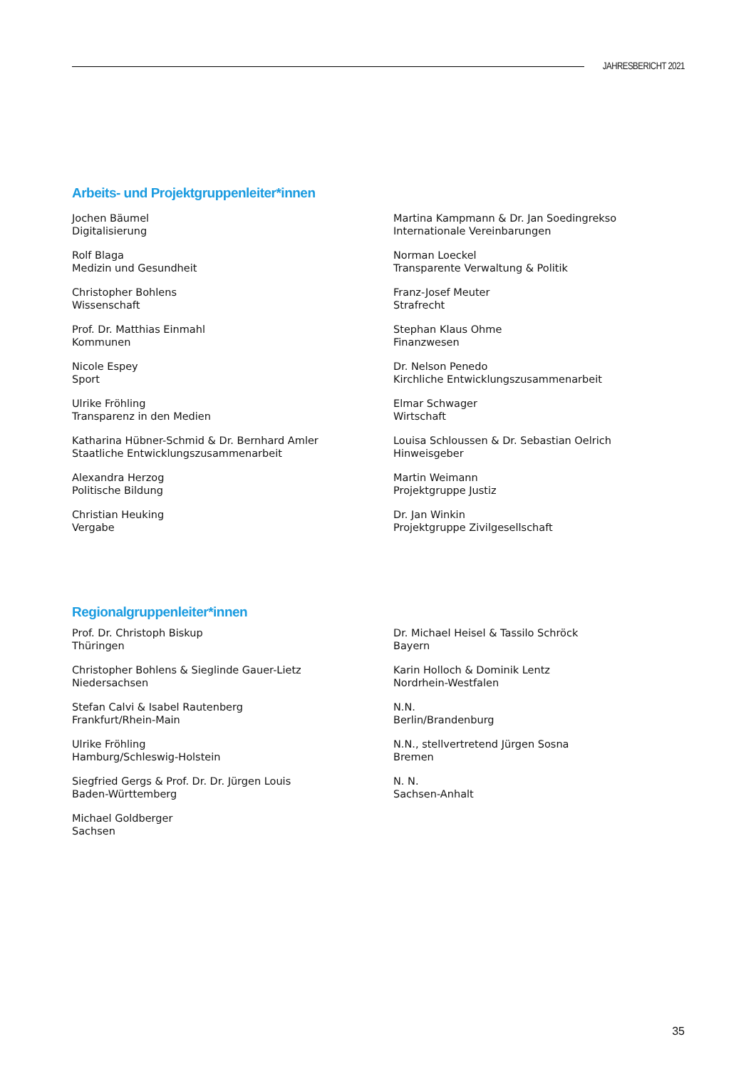JAHRESBERICHT 2021
Arbeits- und Projektgruppenleiter*innen
Jochen Bäumel
Digitalisierung
Martina Kampmann & Dr. Jan Soedingrekso
Internationale Vereinbarungen
Rolf Blaga
Medizin und Gesundheit
Norman Loeckel
Transparente Verwaltung & Politik
Christopher Bohlens
Wissenschaft
Franz-Josef Meuter
Strafrecht
Prof. Dr. Matthias Einmahl
Kommunen
Stephan Klaus Ohme
Finanzwesen
Nicole Espey
Sport
Dr. Nelson Penedo
Kirchliche Entwicklungszusammenarbeit
Ulrike Fröhling
Transparenz in den Medien
Elmar Schwager
Wirtschaft
Katharina Hübner-Schmid & Dr. Bernhard Amler
Staatliche Entwicklungszusammenarbeit
Louisa Schloussen & Dr. Sebastian Oelrich
Hinweisgeber
Alexandra Herzog
Politische Bildung
Martin Weimann
Projektgruppe Justiz
Christian Heuking
Vergabe
Dr. Jan Winkin
Projektgruppe Zivilgesellschaft
Regionalgruppenleiter*innen
Prof. Dr. Christoph Biskup
Thüringen
Dr. Michael Heisel & Tassilo Schröck
Bayern
Christopher Bohlens & Sieglinde Gauer-Lietz
Niedersachsen
Karin Holloch & Dominik Lentz
Nordrhein-Westfalen
Stefan Calvi & Isabel Rautenberg
Frankfurt/Rhein-Main
N.N.
Berlin/Brandenburg
Ulrike Fröhling
Hamburg/Schleswig-Holstein
N.N., stellvertretend Jürgen Sosna
Bremen
Siegfried Gergs & Prof. Dr. Dr. Jürgen Louis
Baden-Württemberg
N. N.
Sachsen-Anhalt
Michael Goldberger
Sachsen
35